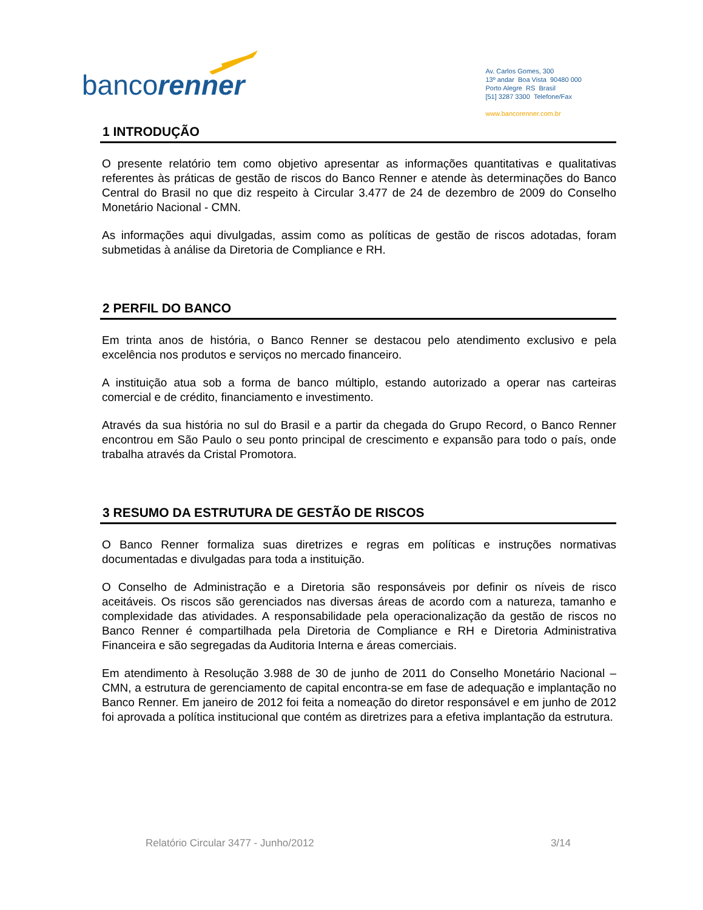bancorenner
Av. Carlos Gomes, 300
13º andar Boa Vista 90480 000
Porto Alegre RS Brasil
[51] 3287 3300 Telefone/Fax
www.bancorenner.com.br
1 INTRODUÇÃO
O presente relatório tem como objetivo apresentar as informações quantitativas e qualitativas referentes às práticas de gestão de riscos do Banco Renner e atende às determinações do Banco Central do Brasil no que diz respeito à Circular 3.477 de 24 de dezembro de 2009 do Conselho Monetário Nacional - CMN.
As informações aqui divulgadas, assim como as políticas de gestão de riscos adotadas, foram submetidas à análise da Diretoria de Compliance e RH.
2 PERFIL DO BANCO
Em trinta anos de história, o Banco Renner se destacou pelo atendimento exclusivo e pela excelência nos produtos e serviços no mercado financeiro.
A instituição atua sob a forma de banco múltiplo, estando autorizado a operar nas carteiras comercial e de crédito, financiamento e investimento.
Através da sua história no sul do Brasil e a partir da chegada do Grupo Record, o Banco Renner encontrou em São Paulo o seu ponto principal de crescimento e expansão para todo o país, onde trabalha através da Cristal Promotora.
3 RESUMO DA ESTRUTURA DE GESTÃO DE RISCOS
O Banco Renner formaliza suas diretrizes e regras em políticas e instruções normativas documentadas e divulgadas para toda a instituição.
O Conselho de Administração e a Diretoria são responsáveis por definir os níveis de risco aceitáveis. Os riscos são gerenciados nas diversas áreas de acordo com a natureza, tamanho e complexidade das atividades. A responsabilidade pela operacionalização da gestão de riscos no Banco Renner é compartilhada pela Diretoria de Compliance e RH e Diretoria Administrativa Financeira e são segregadas da Auditoria Interna e áreas comerciais.
Em atendimento à Resolução 3.988 de 30 de junho de 2011 do Conselho Monetário Nacional – CMN, a estrutura de gerenciamento de capital encontra-se em fase de adequação e implantação no Banco Renner. Em janeiro de 2012 foi feita a nomeação do diretor responsável e em junho de 2012 foi aprovada a política institucional que contém as diretrizes para a efetiva implantação da estrutura.
Relatório Circular 3477 - Junho/2012 3/14